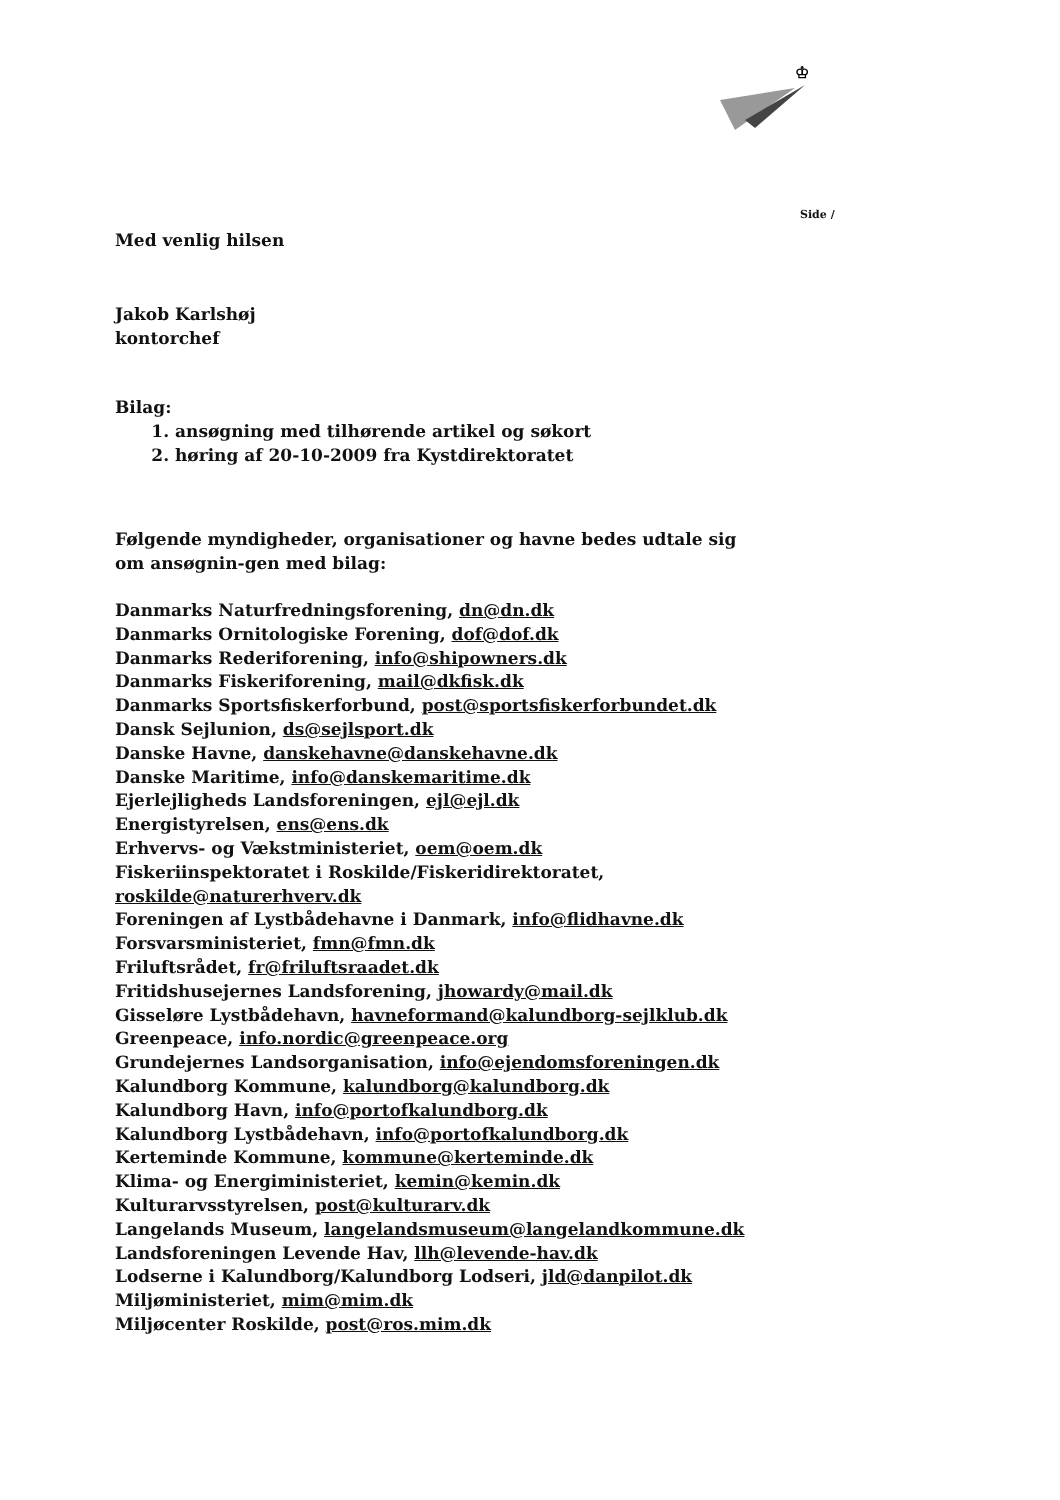♔
Side /
Med venlig hilsen
Jakob Karlshøj
kontorchef
Bilag:
1. ansøgning med tilhørende artikel og søkort
2. høring af 20-10-2009 fra Kystdirektoratet
Følgende myndigheder, organisationer og havne bedes udtale sig om ansøgnin-gen med bilag:
Danmarks Naturfredningsforening, dn@dn.dk
Danmarks Ornitologiske Forening, dof@dof.dk
Danmarks Rederiforening, info@shipowners.dk
Danmarks Fiskeriforening, mail@dkfisk.dk
Danmarks Sportsfiskerforbund, post@sportsfiskerforbundet.dk
Dansk Sejlunion, ds@sejlsport.dk
Danske Havne, danskehavne@danskehavne.dk
Danske Maritime, info@danskemaritime.dk
Ejerlejligheds Landsforeningen, ejl@ejl.dk
Energistyrelsen, ens@ens.dk
Erhvervs- og Vækstministeriet, oem@oem.dk
Fiskeriinspektoratet i Roskilde/Fiskeridirektoratet, roskilde@naturerhverv.dk
Foreningen af Lystbådehavne i Danmark, info@flidhavne.dk
Forsvarsministeriet, fmn@fmn.dk
Friluftsrådet, fr@friluftsraadet.dk
Fritidshusejernes Landsforening, jhowardy@mail.dk
Gisseløre Lystbådehavn, havneformand@kalundborg-sejlklub.dk
Greenpeace, info.nordic@greenpeace.org
Grundejernes Landsorganisation, info@ejendomsforeningen.dk
Kalundborg Kommune, kalundborg@kalundborg.dk
Kalundborg Havn, info@portofkalundborg.dk
Kalundborg Lystbådehavn, info@portofkalundborg.dk
Kerteminde Kommune, kommune@kerteminde.dk
Klima- og Energiministeriet, kemin@kemin.dk
Kulturarvsstyrelsen, post@kulturarv.dk
Langelands Museum, langelandsmuseum@langelandkommune.dk
Landsforeningen Levende Hav, llh@levende-hav.dk
Lodserne i Kalundborg/Kalundborg Lodseri, jld@danpilot.dk
Miljøministeriet, mim@mim.dk
Miljøcenter Roskilde, post@ros.mim.dk